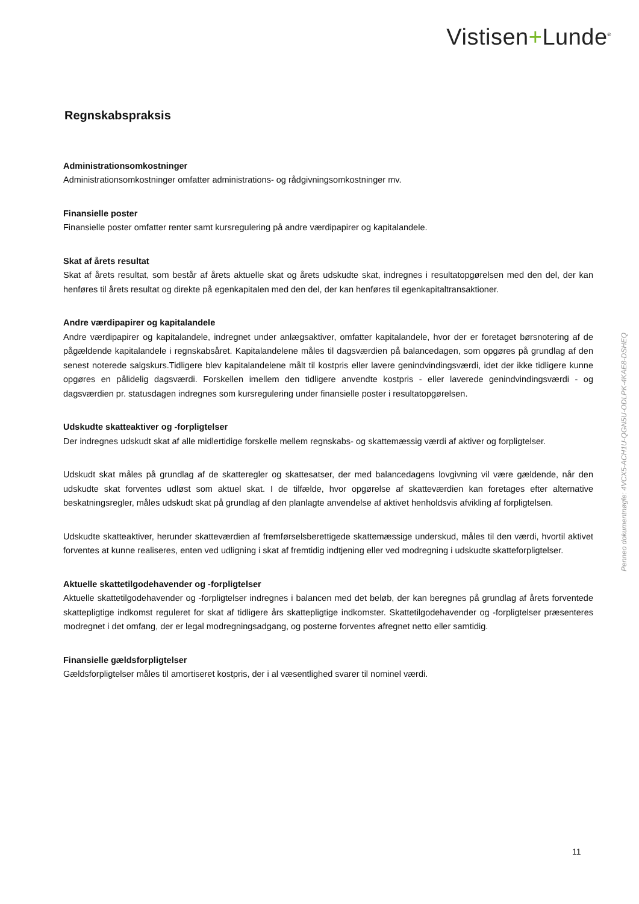Vistisen+Lunde<sup>®</sup>
Regnskabspraksis
Administrationsomkostninger
Administrationsomkostninger omfatter administrations- og rådgivningsomkostninger mv.
Finansielle poster
Finansielle poster omfatter renter samt kursregulering på andre værdipapirer og kapitalandele.
Skat af årets resultat
Skat af årets resultat, som består af årets aktuelle skat og årets udskudte skat, indregnes i resultatopgørelsen med den del, der kan henføres til årets resultat og direkte på egenkapitalen med den del, der kan henføres til egenkapitaltransaktioner.
Andre værdipapirer og kapitalandele
Andre værdipapirer og kapitalandele, indregnet under anlægsaktiver, omfatter kapitalandele, hvor der er foretaget børsnotering af de pågældende kapitalandele i regnskabsåret. Kapitalandelene måles til dagsværdien på balancedagen, som opgøres på grundlag af den senest noterede salgskurs.Tidligere blev kapitalandelene målt til kostpris eller lavere genindvindingsværdi, idet der ikke tidligere kunne opgøres en pålidelig dagsværdi. Forskellen imellem den tidligere anvendte kostpris - eller laverede genindvindingsværdi - og dagsværdien pr. statusdagen indregnes som kursregulering under finansielle poster i resultatopgørelsen.
Udskudte skatteaktiver og -forpligtelser
Der indregnes udskudt skat af alle midlertidige forskelle mellem regnskabs- og skattemæssig værdi af aktiver og forpligtelser.
Udskudt skat måles på grundlag af de skatteregler og skattesatser, der med balancedagens lovgivning vil være gældende, når den udskudte skat forventes udløst som aktuel skat. I de tilfælde, hvor opgørelse af skatteværdien kan foretages efter alternative beskatningsregler, måles udskudt skat på grundlag af den planlagte anvendelse af aktivet henholdsvis afvikling af forpligtelsen.
Udskudte skatteaktiver, herunder skatteværdien af fremførselsberettigede skattemæssige underskud, måles til den værdi, hvortil aktivet forventes at kunne realiseres, enten ved udligning i skat af fremtidig indtjening eller ved modregning i udskudte skatteforpligtelser.
Aktuelle skattetilgodehavender og -forpligtelser
Aktuelle skattetilgodehavender og -forpligtelser indregnes i balancen med det beløb, der kan beregnes på grundlag af årets forventede skattepligtige indkomst reguleret for skat af tidligere års skattepligtige indkomster. Skattetilgodehavender og -forpligtelser præsenteres modregnet i det omfang, der er legal modregningsadgang, og posterne forventes afregnet netto eller samtidig.
Finansielle gældsforpligtelser
Gældsforpligtelser måles til amortiseret kostpris, der i al væsentlighed svarer til nominel værdi.
Penneo dokumentnøgle: 4VCX5-ACH1U-QGN5U-ODLPK-4KAE8-DSHEQ
11